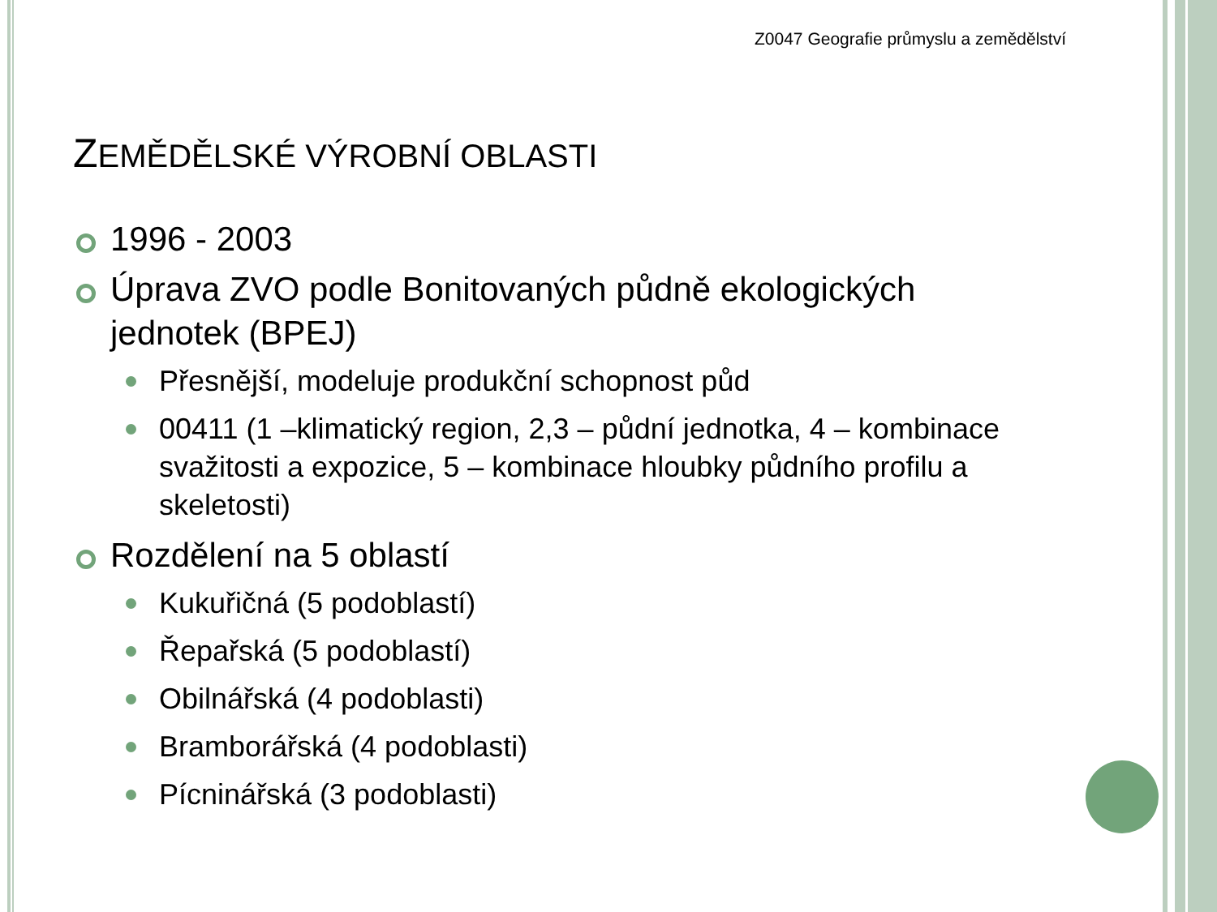Z0047 Geografie průmyslu a zemědělství
ZEMĚDĚLSKÉ VÝROBNÍ OBLASTI
1996 - 2003
Úprava ZVO podle Bonitovaných půdně ekologických jednotek (BPEJ)
Přesnější, modeluje produkční schopnost půd
00411 (1 –klimatický region, 2,3 – půdní jednotka, 4 – kombinace svažitosti a expozice, 5 – kombinace hloubky půdního profilu a skeletosti)
Rozdělení na 5 oblastí
Kukuřičná (5 podoblastí)
Řepařská (5 podoblastí)
Obilnářská (4 podoblasti)
Bramborářská (4 podoblasti)
Pícninářská (3 podoblasti)